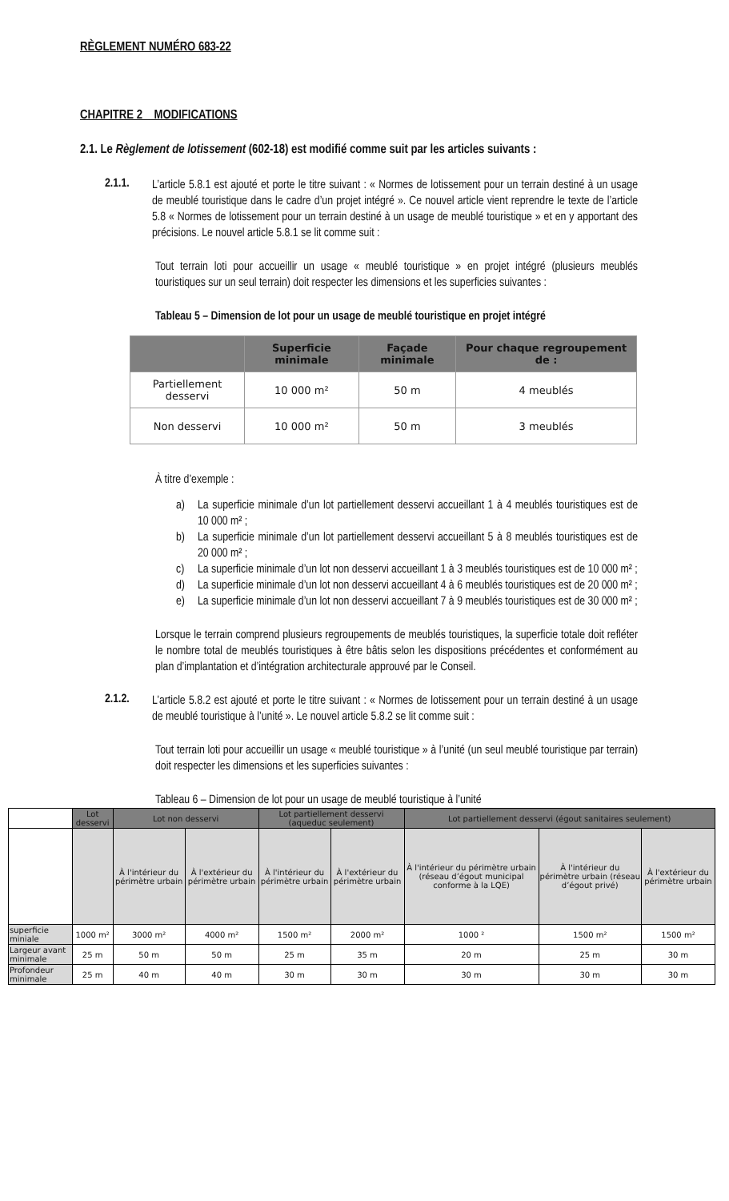RÈGLEMENT NUMÉRO 683-22
CHAPITRE 2 MODIFICATIONS
2.1. Le Règlement de lotissement (602-18) est modifié comme suit par les articles suivants :
2.1.1.
L’article 5.8.1 est ajouté et porte le titre suivant : « Normes de lotissement pour un terrain destiné à un usage de meublé touristique dans le cadre d’un projet intégré ». Ce nouvel article vient reprendre le texte de l’article 5.8 « Normes de lotissement pour un terrain destiné à un usage de meublé touristique » et en y apportant des précisions. Le nouvel article 5.8.1 se lit comme suit :
Tout terrain loti pour accueillir un usage « meublé touristique » en projet intégré (plusieurs meublés touristiques sur un seul terrain) doit respecter les dimensions et les superficies suivantes :
Tableau 5 – Dimension de lot pour un usage de meublé touristique en projet intégré
| | Superficie minimale | Façade minimale | Pour chaque regroupement de : |
| --- | --- | --- | --- |
| Partiellement desservi | 10 000 m² | 50 m | 4 meublés |
| Non desservi | 10 000 m² | 50 m | 3 meublés |
À titre d’exemple :
a)
La superficie minimale d’un lot partiellement desservi accueillant 1 à 4 meublés touristiques est de 10 000 m² ;
b)
La superficie minimale d’un lot partiellement desservi accueillant 5 à 8 meublés touristiques est de 20 000 m² ;
c)
La superficie minimale d’un lot non desservi accueillant 1 à 3 meublés touristiques est de 10 000 m² ;
d)
La superficie minimale d’un lot non desservi accueillant 4 à 6 meublés touristiques est de 20 000 m² ;
e)
La superficie minimale d’un lot non desservi accueillant 7 à 9 meublés touristiques est de 30 000 m² ;
Lorsque le terrain comprend plusieurs regroupements de meublés touristiques, la superficie totale doit refléter le nombre total de meublés touristiques à être bâtis selon les dispositions précédentes et conformément au plan d’implantation et d’intégration architecturale approuvé par le Conseil.
2.1.2.
L’article 5.8.2 est ajouté et porte le titre suivant : « Normes de lotissement pour un terrain destiné à un usage de meublé touristique à l’unité ». Le nouvel article 5.8.2 se lit comme suit :
Tout terrain loti pour accueillir un usage « meublé touristique » à l’unité (un seul meublé touristique par terrain) doit respecter les dimensions et les superficies suivantes :
Tableau 6 – Dimension de lot pour un usage de meublé touristique à l’unité
| | Lot desservi | Lot non desservi | | Lot partiellement desservi (aqueduc seulement) | | Lot partiellement desservi (égout sanitaires seulement) | | |
| --- | --- | --- | --- | --- | --- | --- | --- | --- |
| | | À l'intérieur du périmètre urbain | À l'extérieur du périmètre urbain | À l'intérieur du périmètre urbain | À l'extérieur du périmètre urbain | À l'intérieur du périmètre urbain (réseau d’égout municipal conforme à la LQE) | À l'intérieur du périmètre urbain (réseau d’égout privé) | À l'extérieur du périmètre urbain |
| superficie miniale | 1000 m² | 3000 m² | 4000 m² | 1500 m² | 2000 m² | 1000 ² | 1500 m² | 1500 m² |
| Largeur avant minimale | 25 m | 50 m | 50 m | 25 m | 35 m | 20 m | 25 m | 30 m |
| Profondeur minimale | 25 m | 40 m | 40 m | 30 m | 30 m | 30 m | 30 m | 30 m |